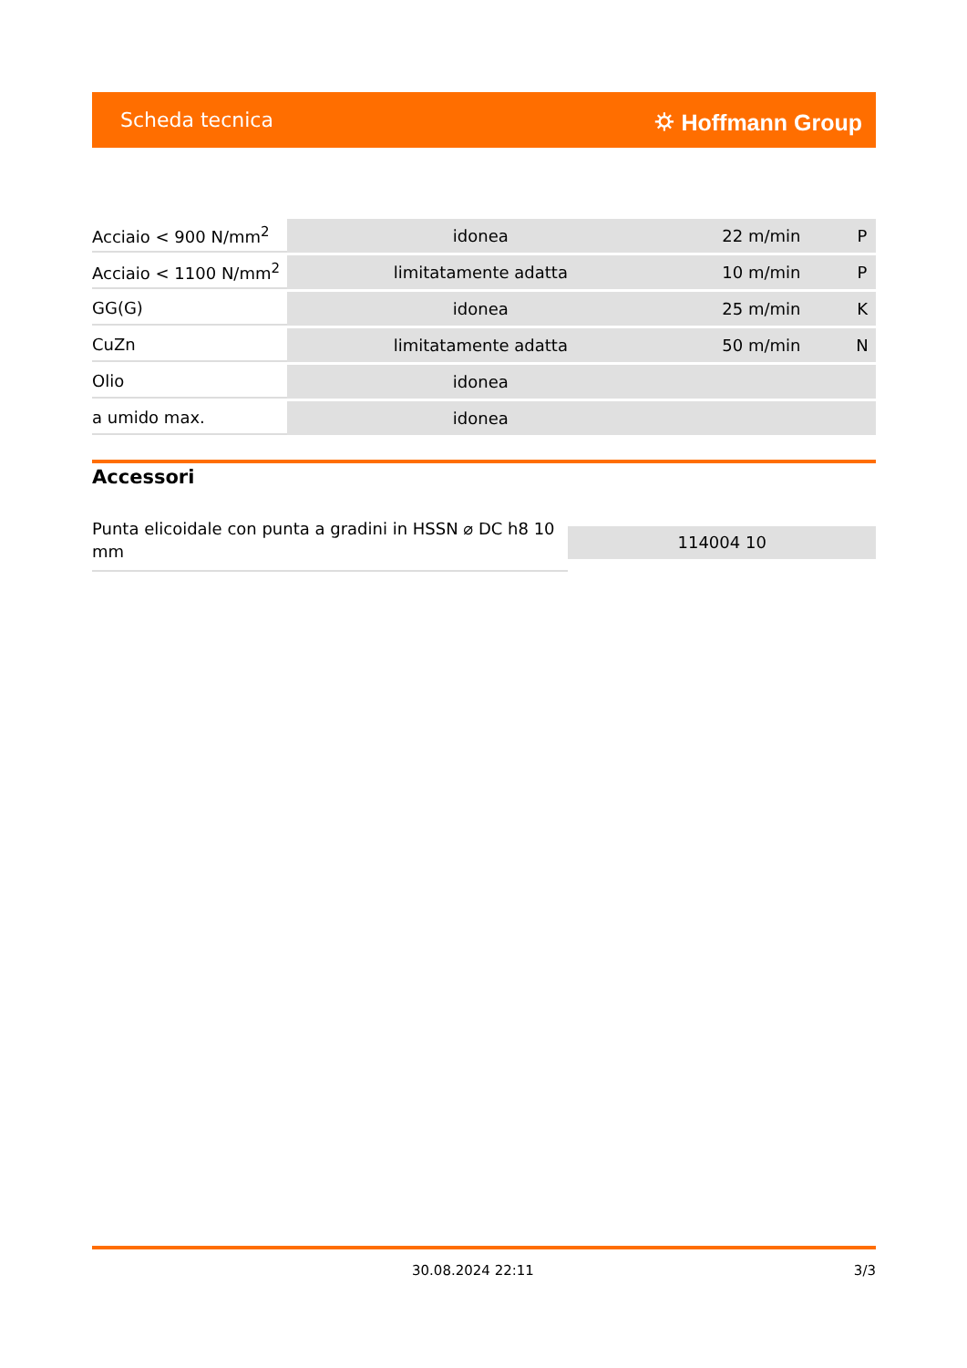Scheda tecnica ⛭ Hoffmann Group
| Acciaio < 900 N/mm<sup>2</sup> | idonea | 22 m/min | P |
| Acciaio < 1100 N/mm<sup>2</sup> | limitatamente adatta | 10 m/min | P |
| GG(G) | idonea | 25 m/min | K |
| CuZn | limitatamente adatta | 50 m/min | N |
| Olio | idonea | | |
| a umido max. | idonea | | |
Accessori
Punta elicoidale con punta a gradini in HSSN ⌀ DC h8 10 mm
114004 10
30.08.2024 22:11 3/3